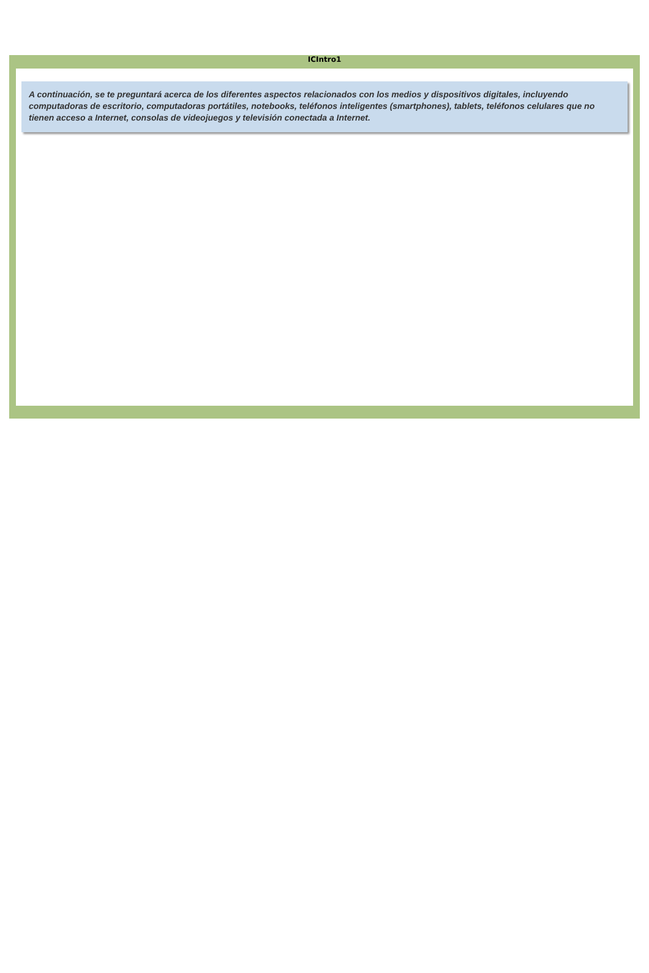ICIntro1
A continuación, se te preguntará acerca de los diferentes aspectos relacionados con los medios y dispositivos digitales, incluyendo computadoras de escritorio, computadoras portátiles, notebooks, teléfonos inteligentes (smartphones), tablets, teléfonos celulares que no tienen acceso a Internet, consolas de videojuegos y televisión conectada a Internet.